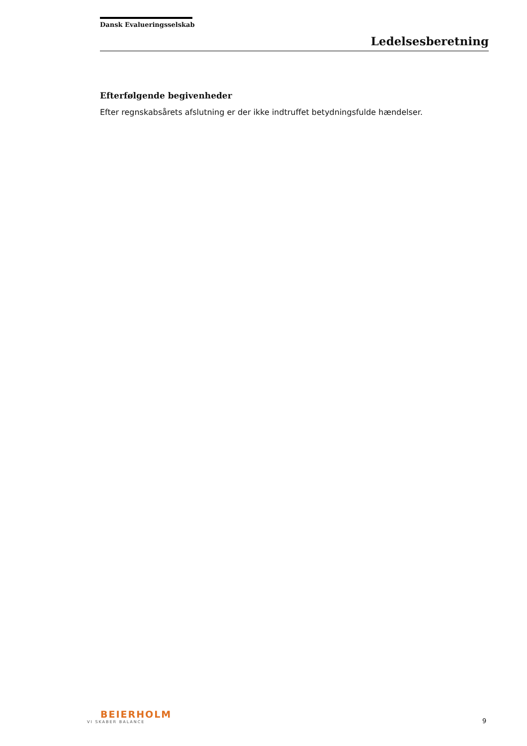Dansk Evalueringsselskab
Ledelsesberetning
Efterfølgende begivenheder
Efter regnskabsårets afslutning er der ikke indtruffet betydningsfulde hændelser.
BEIERHOLM
VI SKABER BALANCE
9